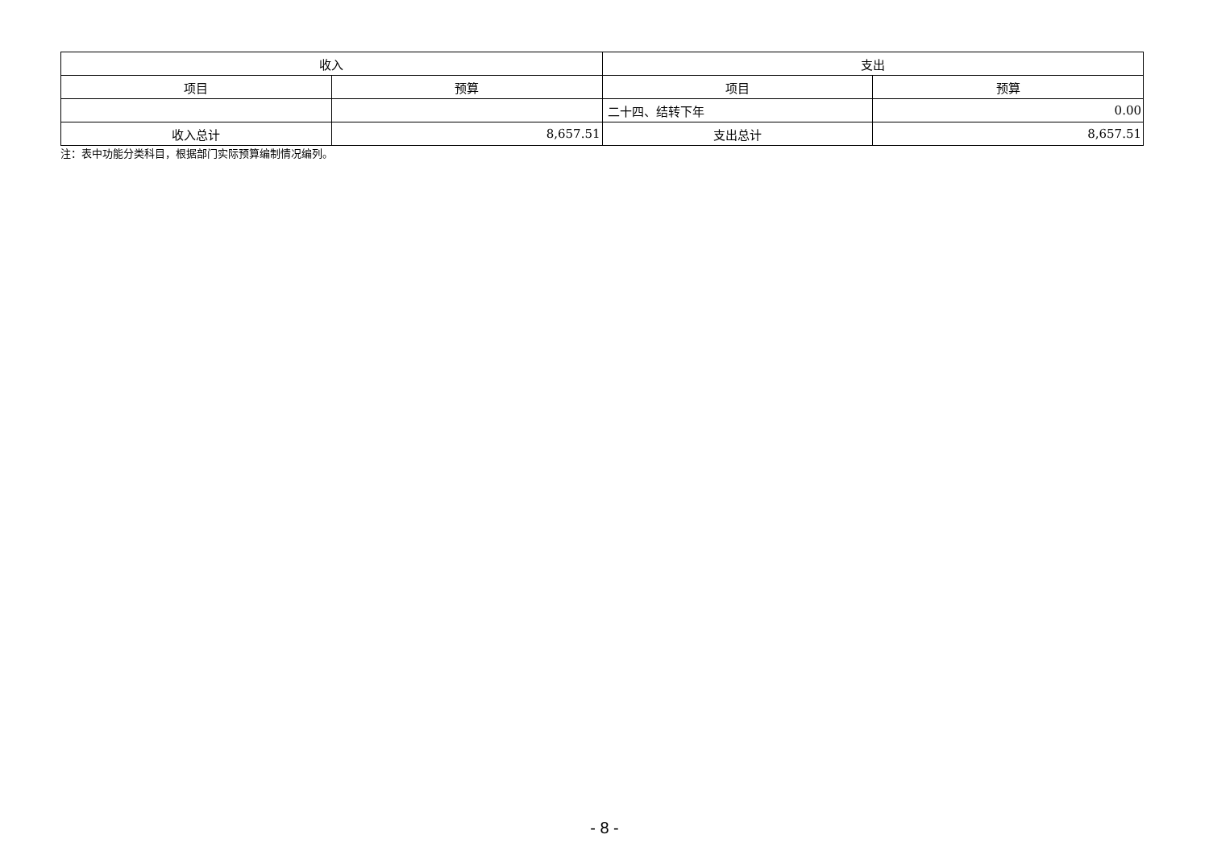| 收入 | | 支出 | |
| --- | --- | --- | --- |
| 项目 | 预算 | 项目 | 预算 |
| | | 二十四、结转下年 | 0.00 |
| 收入总计 | 8,657.51 | 支出总计 | 8,657.51 |
注：表中功能分类科目，根据部门实际预算编制情况编列。
- 8 -